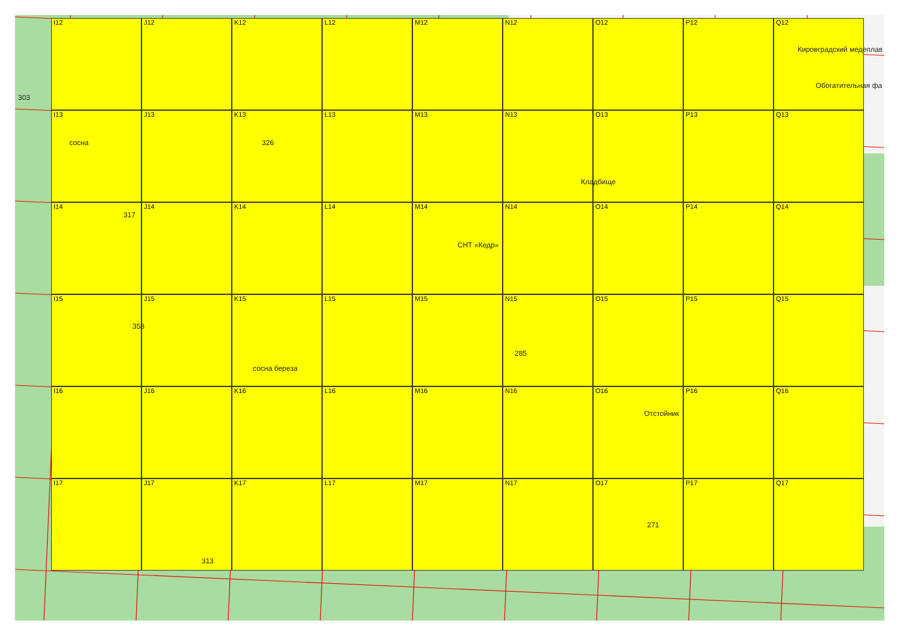I12 J12 K12 L12 M12 N12 O12 P12 Q12 I13 J13 K13 L13 M13 N13 O13 P13 Q13 I14 J14 K14 L14 M14 N14 O14 P14 Q14 I15 J15 K15 L15 M15 N15 O15 P15 Q15 I16 J16 K16 L16 M16 N16 O16 P16 Q16 I17 J17 K17 L17 M17 N17 O17 P17 Q17
Кировградский медеплав
Обогатительная фа
Кладбище
СНТ «Кедр»
Отстойник
сосна
сосна береза
303
326
317
358
285
313
271